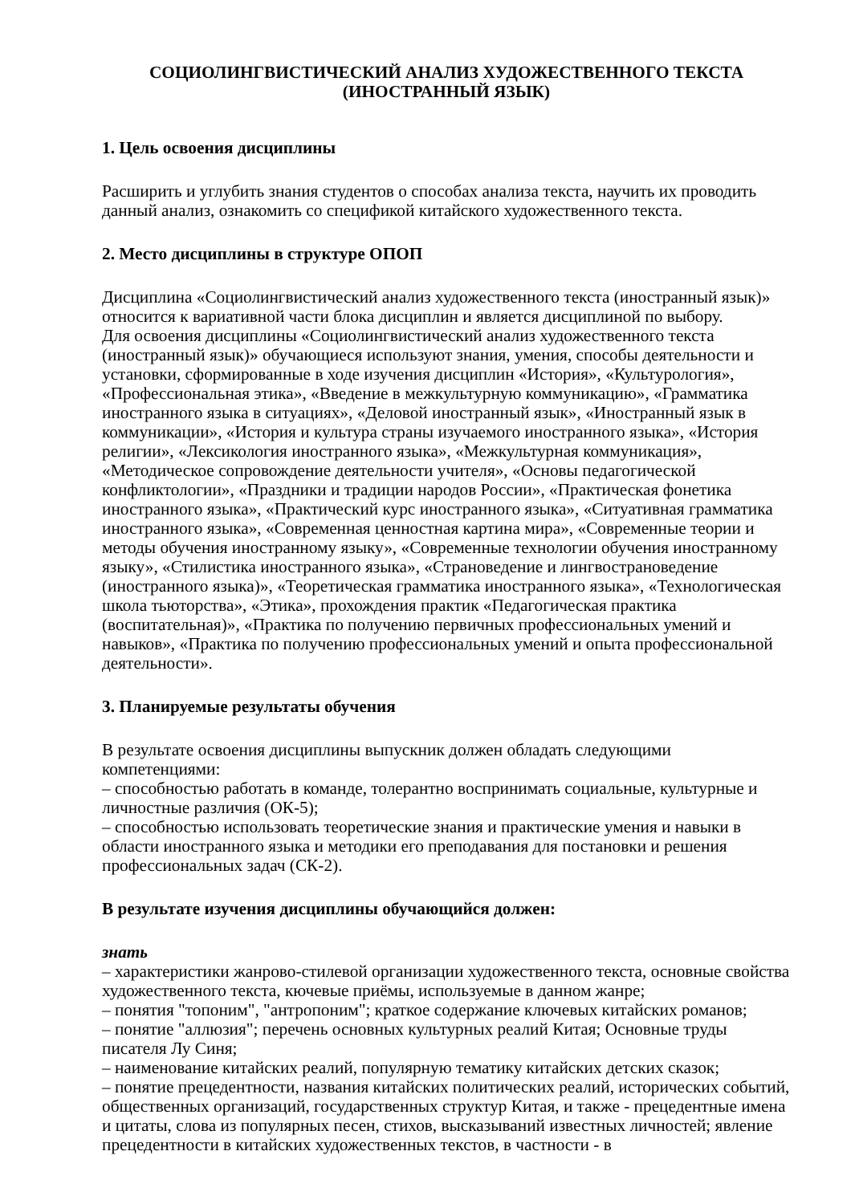СОЦИОЛИНГВИСТИЧЕСКИЙ АНАЛИЗ ХУДОЖЕСТВЕННОГО ТЕКСТА
(ИНОСТРАННЫЙ ЯЗЫК)
1. Цель освоения дисциплины
Расширить и углубить знания студентов о способах анализа текста, научить их проводить данный анализ, ознакомить со спецификой китайского художественного текста.
2. Место дисциплины в структуре ОПОП
Дисциплина «Социолингвистический анализ художественного текста (иностранный язык)» относится к вариативной части блока дисциплин и является дисциплиной по выбору.
Для освоения дисциплины «Социолингвистический анализ художественного текста (иностранный язык)» обучающиеся используют знания, умения, способы деятельности и установки, сформированные в ходе изучения дисциплин «История», «Культурология», «Профессиональная этика», «Введение в межкультурную коммуникацию», «Грамматика иностранного языка в ситуациях», «Деловой иностранный язык», «Иностранный язык в коммуникации», «История и культура страны изучаемого иностранного языка», «История религии», «Лексикология иностранного языка», «Межкультурная коммуникация», «Методическое сопровождение деятельности учителя», «Основы педагогической конфликтологии», «Праздники и традиции народов России», «Практическая фонетика иностранного языка», «Практический курс иностранного языка», «Ситуативная грамматика иностранного языка», «Современная ценностная картина мира», «Современные теории и методы обучения иностранному языку», «Современные технологии обучения иностранному языку», «Стилистика иностранного языка», «Страноведение и лингвострановедение (иностранного языка)», «Теоретическая грамматика иностранного языка», «Технологическая школа тьюторства», «Этика», прохождения практик «Педагогическая практика (воспитательная)», «Практика по получению первичных профессиональных умений и навыков», «Практика по получению профессиональных умений и опыта профессиональной деятельности».
3. Планируемые результаты обучения
В результате освоения дисциплины выпускник должен обладать следующими компетенциями:
– способностью работать в команде, толерантно воспринимать социальные, культурные и личностные различия (ОК-5);
– способностью использовать теоретические знания и практические умения и навыки в области иностранного языка и методики его преподавания для постановки и решения профессиональных задач (СК-2).
В результате изучения дисциплины обучающийся должен:
знать
– характеристики жанрово-стилевой организации художественного текста, основные свойства художественного текста, кючевые приёмы, используемые в данном жанре;
– понятия "топоним", "антропоним"; краткое содержание ключевых китайских романов;
– понятие "аллюзия"; перечень основных культурных реалий Китая; Основные труды писателя Лу Синя;
– наименование китайских реалий, популярную тематику китайских детских сказок;
– понятие прецедентности, названия китайских политических реалий, исторических событий, общественных организаций, государственных структур Китая, и также - прецедентные имена и цитаты, слова из популярных песен, стихов, высказываний известных личностей; явление прецедентности в китайских художественных текстов, в частности - в